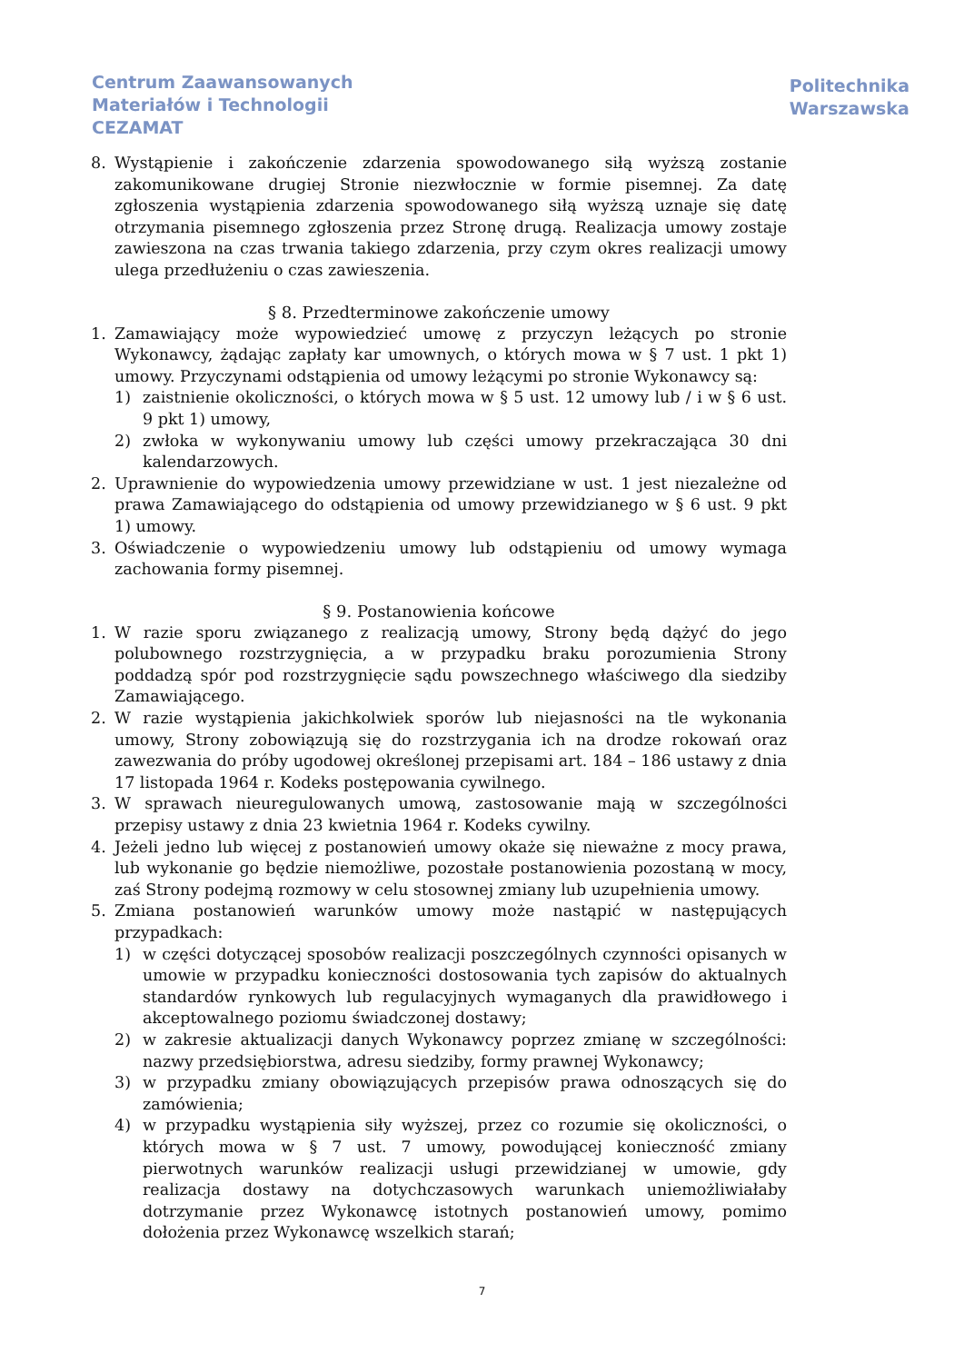Centrum Zaawansowanych
Materiałów i Technologii
CEZAMAT
Politechnika
Warszawska
8. Wystąpienie i zakończenie zdarzenia spowodowanego siłą wyższą zostanie zakomunikowane drugiej Stronie niezwłocznie w formie pisemnej. Za datę zgłoszenia wystąpienia zdarzenia spowodowanego siłą wyższą uznaje się datę otrzymania pisemnego zgłoszenia przez Stronę drugą. Realizacja umowy zostaje zawieszona na czas trwania takiego zdarzenia, przy czym okres realizacji umowy ulega przedłużeniu o czas zawieszenia.
§ 8. Przedterminowe zakończenie umowy
1. Zamawiający może wypowiedzieć umowę z przyczyn leżących po stronie Wykonawcy, żądając zapłaty kar umownych, o których mowa w § 7 ust. 1 pkt 1) umowy. Przyczynami odstąpienia od umowy leżącymi po stronie Wykonawcy są:
1) zaistnienie okoliczności, o których mowa w § 5 ust. 12 umowy lub / i w § 6 ust. 9 pkt 1) umowy,
2) zwłoka w wykonywaniu umowy lub części umowy przekraczająca 30 dni kalendarzowych.
2. Uprawnienie do wypowiedzenia umowy przewidziane w ust. 1 jest niezależne od prawa Zamawiającego do odstąpienia od umowy przewidzianego w § 6 ust. 9 pkt 1) umowy.
3. Oświadczenie o wypowiedzeniu umowy lub odstąpieniu od umowy wymaga zachowania formy pisemnej.
§ 9. Postanowienia końcowe
1. W razie sporu związanego z realizacją umowy, Strony będą dążyć do jego polubownego rozstrzygnięcia, a w przypadku braku porozumienia Strony poddadzą spór pod rozstrzygnięcie sądu powszechnego właściwego dla siedziby Zamawiającego.
2. W razie wystąpienia jakichkolwiek sporów lub niejasności na tle wykonania umowy, Strony zobowiązują się do rozstrzygania ich na drodze rokowań oraz zawezwania do próby ugodowej określonej przepisami art. 184 – 186 ustawy z dnia 17 listopada 1964 r. Kodeks postępowania cywilnego.
3. W sprawach nieuregulowanych umową, zastosowanie mają w szczególności przepisy ustawy z dnia 23 kwietnia 1964 r. Kodeks cywilny.
4. Jeżeli jedno lub więcej z postanowień umowy okaże się nieważne z mocy prawa, lub wykonanie go będzie niemożliwe, pozostałe postanowienia pozostaną w mocy, zaś Strony podejmą rozmowy w celu stosownej zmiany lub uzupełnienia umowy.
5. Zmiana postanowień warunków umowy może nastąpić w następujących przypadkach:
1) w części dotyczącej sposobów realizacji poszczególnych czynności opisanych w umowie w przypadku konieczności dostosowania tych zapisów do aktualnych standardów rynkowych lub regulacyjnych wymaganych dla prawidłowego i akceptowalnego poziomu świadczonej dostawy;
2) w zakresie aktualizacji danych Wykonawcy poprzez zmianę w szczególności: nazwy przedsiębiorstwa, adresu siedziby, formy prawnej Wykonawcy;
3) w przypadku zmiany obowiązujących przepisów prawa odnoszących się do zamówienia;
4) w przypadku wystąpienia siły wyższej, przez co rozumie się okoliczności, o których mowa w § 7 ust. 7 umowy, powodującej konieczność zmiany pierwotnych warunków realizacji usługi przewidzianej w umowie, gdy realizacja dostawy na dotychczasowych warunkach uniemożliwiałaby dotrzymanie przez Wykonawcę istotnych postanowień umowy, pomimo dołożenia przez Wykonawcę wszelkich starań;
7